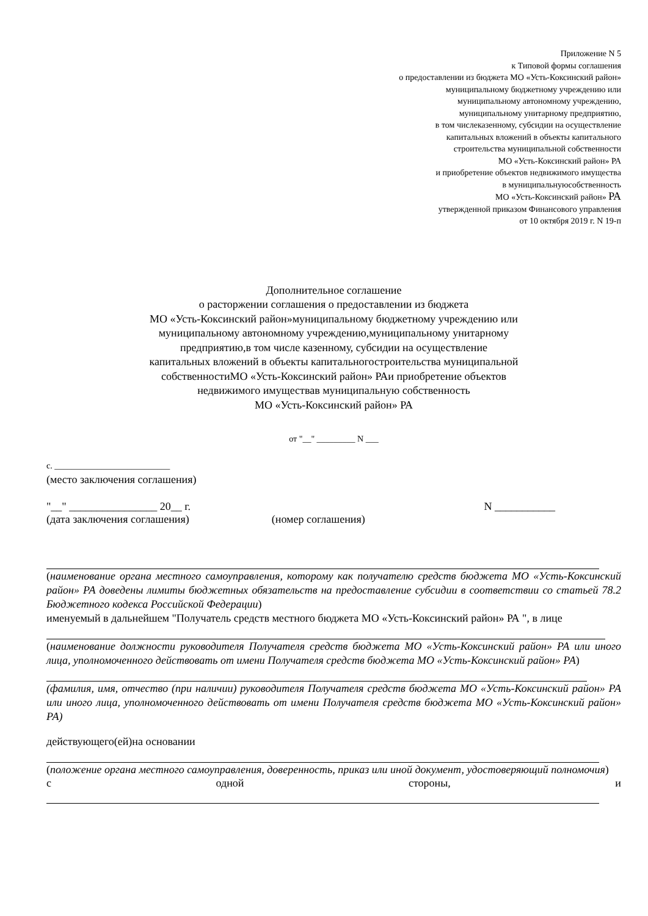Приложение N 5
к Типовой формы соглашения
о предоставлении из бюджета МО «Усть-Коксинский район»
муниципальному бюджетному учреждению или
муниципальному автономному учреждению,
муниципальному унитарному предприятию,
в том числеказенному, субсидии на осуществление
капитальных вложений в объекты капитального
строительства муниципальной собственности
МО «Усть-Коксинский район» РА
и приобретение объектов недвижимого имущества
в муниципальнуюсобственность
МО «Усть-Коксинский район» РА
утвержденной приказом Финансового управления
от 10 октября 2019 г. N 19-п
Дополнительное соглашение
о расторжении соглашения о предоставлении из бюджета
МО «Усть-Коксинский район»муниципальному бюджетному учреждению или
муниципальному автономному учреждению,муниципальному унитарному
предприятию,в том числе казенному, субсидии на осуществление
капитальных вложений в объекты капитальногостроительства муниципальной
собственностиМО «Усть-Коксинский район» РАи приобретение объектов
недвижимого имуществав муниципальную собственность
МО «Усть-Коксинский район» РА
от "__" _________ N ___
с. ___________________________
(место заключения соглашения)
"__" ________________ 20__ г. N ___________
(дата заключения соглашения) (номер соглашения)
(наименование органа местного самоуправления, которому как получателю средств бюджета МО «Усть-Коксинский район» РА доведены лимиты бюджетных обязательств на предоставление субсидии в соответствии со статьей 78.2 Бюджетного кодекса Российской Федерации)
именуемый в дальнейшем "Получатель средств местного бюджета МО «Усть-Коксинский район» РА ", в лице
(наименование должности руководителя Получателя средств бюджета МО «Усть-Коксинский район» РА или иного лица, уполномоченного действовать от имени Получателя средств бюджета МО «Усть-Коксинский район» РА)
(фамилия, имя, отчество (при наличии) руководителя Получателя средств бюджета МО «Усть-Коксинский район» РА или иного лица, уполномоченного действовать от имени Получателя средств бюджета МО «Усть-Коксинский район» РА)
действующего(ей)на основании
(положение органа местного самоуправления, доверенность, приказ или иной документ, удостоверяющий полномочия)
с одной стороны, и